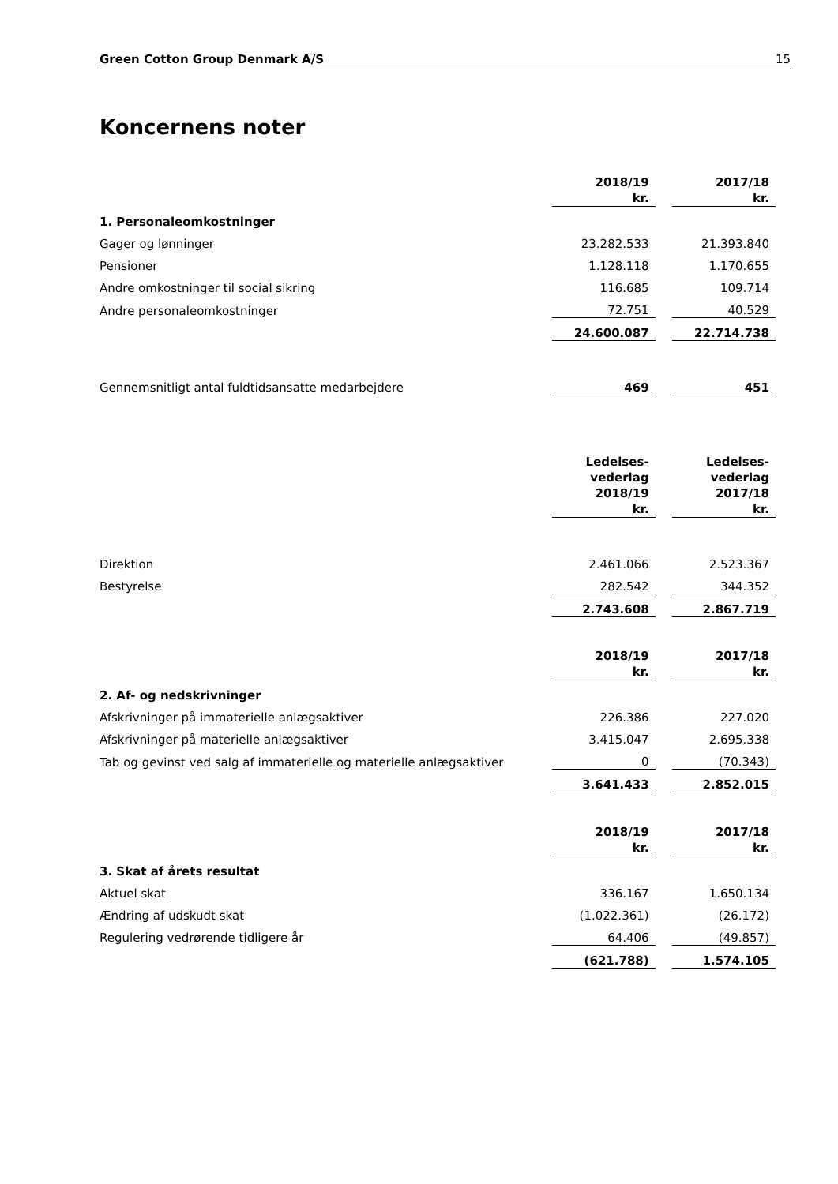Green Cotton Group Denmark A/S 15
Koncernens noter
| | 2018/19 kr. | | 2017/18 kr. |
| 1. Personaleomkostninger | | | |
| Gager og lønninger | 23.282.533 | | 21.393.840 |
| Pensioner | 1.128.118 | | 1.170.655 |
| Andre omkostninger til social sikring | 116.685 | | 109.714 |
| Andre personaleomkostninger | 72.751 | | 40.529 |
| | 24.600.087 | | 22.714.738 |
| Gennemsnitligt antal fuldtidsansatte medarbejdere | 469 | | 451 |
| | Ledelses- vederlag 2018/19 kr. | | Ledelses- vederlag 2017/18 kr. |
| Direktion | 2.461.066 | | 2.523.367 |
| Bestyrelse | 282.542 | | 344.352 |
| | 2.743.608 | | 2.867.719 |
| | 2018/19 kr. | | 2017/18 kr. |
| 2. Af- og nedskrivninger | | | |
| Afskrivninger på immaterielle anlægsaktiver | 226.386 | | 227.020 |
| Afskrivninger på materielle anlægsaktiver | 3.415.047 | | 2.695.338 |
| Tab og gevinst ved salg af immaterielle og materielle anlægsaktiver | 0 | | (70.343) |
| | 3.641.433 | | 2.852.015 |
| | 2018/19 kr. | | 2017/18 kr. |
| 3. Skat af årets resultat | | | |
| Aktuel skat | 336.167 | | 1.650.134 |
| Ændring af udskudt skat | (1.022.361) | | (26.172) |
| Regulering vedrørende tidligere år | 64.406 | | (49.857) |
| | (621.788) | | 1.574.105 |